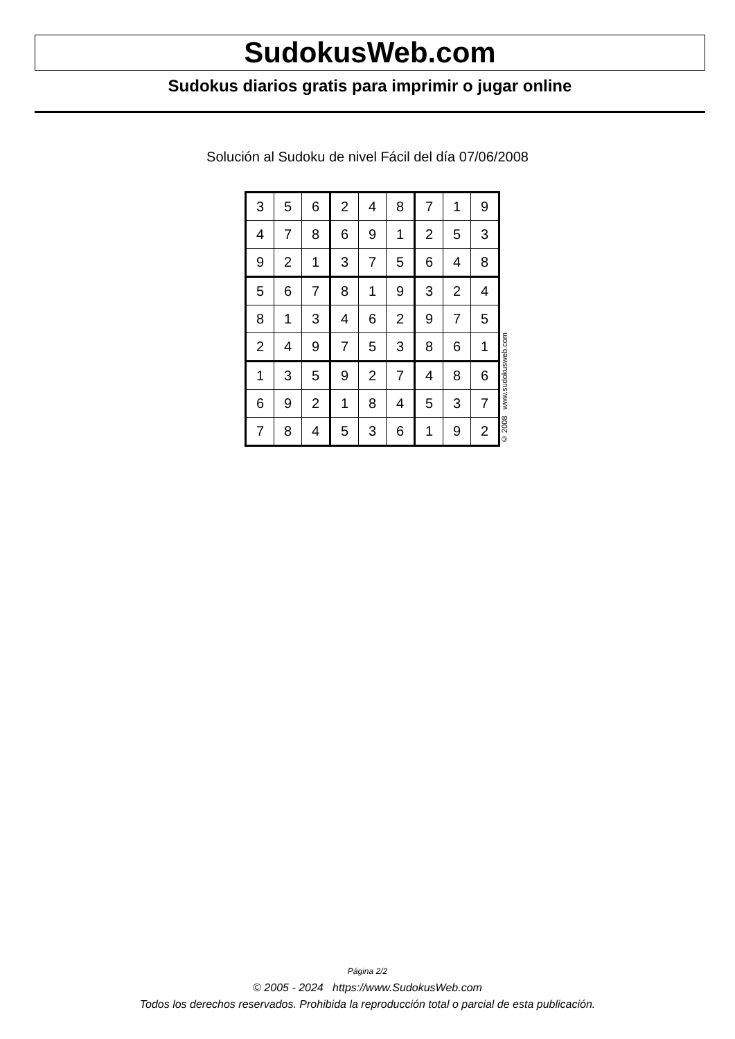SudokusWeb.com
Sudokus diarios gratis para imprimir o jugar online
Solución al Sudoku de nivel Fácil del día 07/06/2008
| 3 | 5 | 6 | 2 | 4 | 8 | 7 | 1 | 9 |
| 4 | 7 | 8 | 6 | 9 | 1 | 2 | 5 | 3 |
| 9 | 2 | 1 | 3 | 7 | 5 | 6 | 4 | 8 |
| 5 | 6 | 7 | 8 | 1 | 9 | 3 | 2 | 4 |
| 8 | 1 | 3 | 4 | 6 | 2 | 9 | 7 | 5 |
| 2 | 4 | 9 | 7 | 5 | 3 | 8 | 6 | 1 |
| 1 | 3 | 5 | 9 | 2 | 7 | 4 | 8 | 6 |
| 6 | 9 | 2 | 1 | 8 | 4 | 5 | 3 | 7 |
| 7 | 8 | 4 | 5 | 3 | 6 | 1 | 9 | 2 |
© 2008 www.sudokusweb.com
Página 2/2
© 2005 - 2024 https://www.SudokusWeb.com
Todos los derechos reservados. Prohibida la reproducción total o parcial de esta publicación.